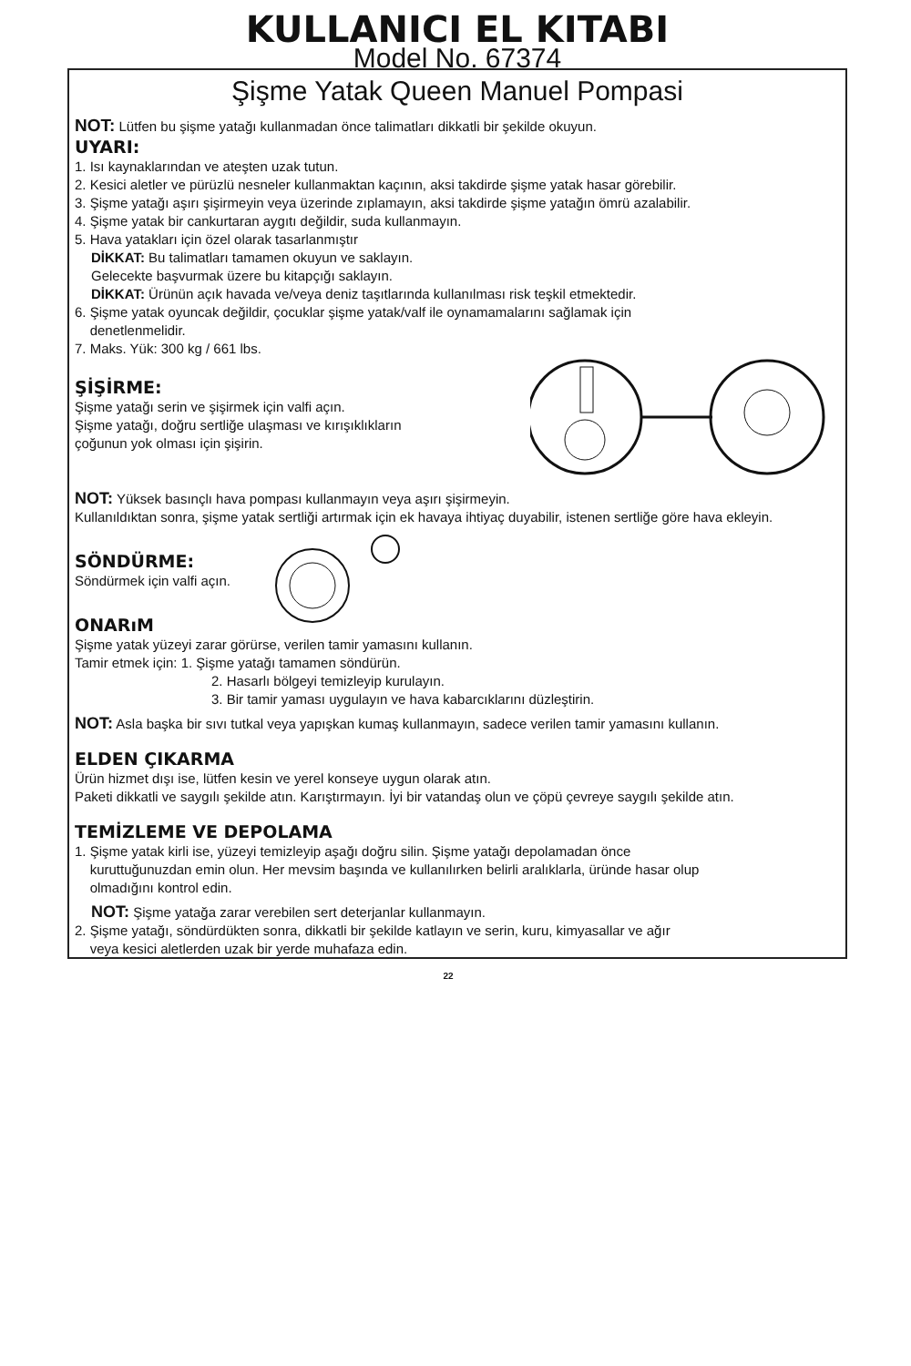KULLANICI EL KITABI
Model No. 67374
Şişme Yatak Queen Manuel Pompasi
NOT: Lütfen bu şişme yatağı kullanmadan önce talimatları dikkatli bir şekilde okuyun.
UYARI:
1. Isı kaynaklarından ve ateşten uzak tutun.
2. Kesici aletler ve pürüzlü nesneler kullanmaktan kaçının, aksi takdirde şişme yatak hasar görebilir.
3. Şişme yatağı aşırı şişirmeyin veya üzerinde zıplamayın, aksi takdirde şişme yatağın ömrü azalabilir.
4. Şişme yatak bir cankurtaran aygıtı değildir, suda kullanmayın.
5. Hava yatakları için özel olarak tasarlanmıştır
DİKKAT: Bu talimatları tamamen okuyun ve saklayın.
Gelecekte başvurmak üzere bu kitapçığı saklayın.
DİKKAT: Ürünün açık havada ve/veya deniz taşıtlarında kullanılması risk teşkil etmektedir.
6. Şişme yatak oyuncak değildir, çocuklar şişme yatak/valf ile oynamamalarını sağlamak için
denetlenmelidir.
7. Maks. Yük: 300 kg / 661 lbs.
ŞİŞİRME:
Şişme yatağı serin ve şişirmek için valfi açın.
Şişme yatağı, doğru sertliğe ulaşması ve kırışıklıkların
çoğunun yok olması için şişirin.
NOT: Yüksek basınçlı hava pompası kullanmayın veya aşırı şişirmeyin.
Kullanıldıktan sonra, şişme yatak sertliği artırmak için ek havaya ihtiyaç duyabilir, istenen sertliğe göre hava ekleyin.
SÖNDÜRME:
Söndürmek için valfi açın.
ONARıM
Şişme yatak yüzeyi zarar görürse, verilen tamir yamasını kullanın.
Tamir etmek için: 1. Şişme yatağı tamamen söndürün.
2. Hasarlı bölgeyi temizleyip kurulayın.
3. Bir tamir yaması uygulayın ve hava kabarcıklarını düzleştirin.
NOT: Asla başka bir sıvı tutkal veya yapışkan kumaş kullanmayın, sadece verilen tamir yamasını kullanın.
ELDEN ÇIKARMA
Ürün hizmet dışı ise, lütfen kesin ve yerel konseye uygun olarak atın.
Paketi dikkatli ve saygılı şekilde atın. Karıştırmayın. İyi bir vatandaş olun ve çöpü çevreye saygılı şekilde atın.
TEMİZLEME VE DEPOLAMA
1. Şişme yatak kirli ise, yüzeyi temizleyip aşağı doğru silin. Şişme yatağı depolamadan önce
kuruttuğunuzdan emin olun. Her mevsim başında ve kullanılırken belirli aralıklarla, üründe hasar olup
olmadığını kontrol edin.
NOT: Şişme yatağa zarar verebilen sert deterjanlar kullanmayın.
2. Şişme yatağı, söndürdükten sonra, dikkatli bir şekilde katlayın ve serin, kuru, kimyasallar ve ağır
veya kesici aletlerden uzak bir yerde muhafaza edin.
22